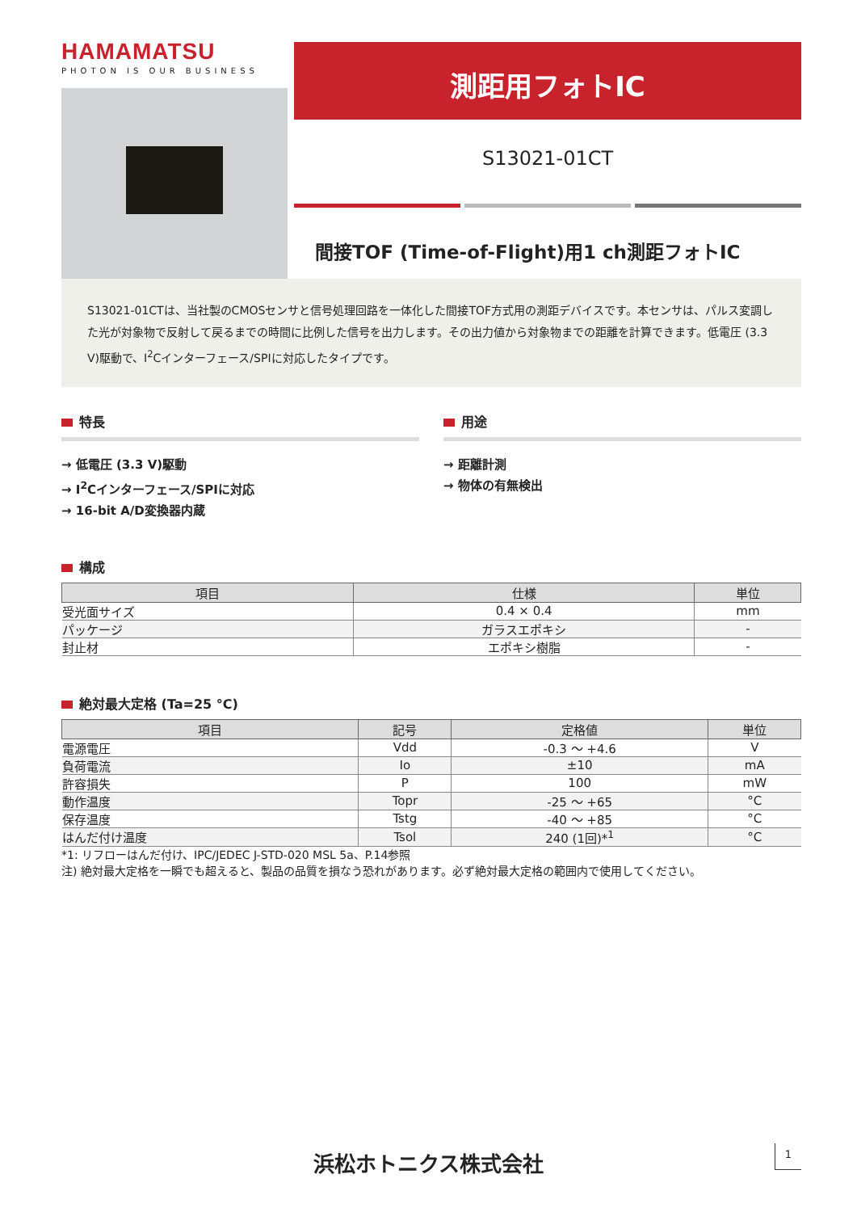HAMAMATSU
PHOTON IS OUR BUSINESS
測距用フォトIC
S13021-01CT
間接TOF (Time-of-Flight)用1 ch測距フォトIC
S13021-01CTは、当社製のCMOSセンサと信号処理回路を一体化した間接TOF方式用の測距デバイスです。本センサは、パルス変調した光が対象物で反射して戻るまでの時間に比例した信号を出力します。その出力値から対象物までの距離を計算できます。低電圧 (3.3 V)駆動で、I<sup>2</sup>Cインターフェース/SPIに対応したタイプです。
特長
→ 低電圧 (3.3 V)駆動
→ I<sup>2</sup>Cインターフェース/SPIに対応
→ 16-bit A/D変換器内蔵
用途
→ 距離計測
→ 物体の有無検出
構成
| 項目 | 仕様 | 単位 |
| --- | --- | --- |
| 受光面サイズ | 0.4 × 0.4 | mm |
| パッケージ | ガラスエポキシ | - |
| 封止材 | エポキシ樹脂 | - |
絶対最大定格 (Ta=25 °C)
| 項目 | 記号 | 定格値 | 単位 |
| --- | --- | --- | --- |
| 電源電圧 | Vdd | -0.3 ～ +4.6 | V |
| 負荷電流 | Io | ±10 | mA |
| 許容損失 | P | 100 | mW |
| 動作温度 | Topr | -25 ～ +65 | °C |
| 保存温度 | Tstg | -40 ～ +85 | °C |
| はんだ付け温度 | Tsol | 240 (1回)*<sup>1</sup> | °C |
*1: リフローはんだ付け、IPC/JEDEC J-STD-020 MSL 5a、P.14参照
注) 絶対最大定格を一瞬でも超えると、製品の品質を損なう恐れがあります。必ず絶対最大定格の範囲内で使用してください。
浜松ホトニクス株式会社 1